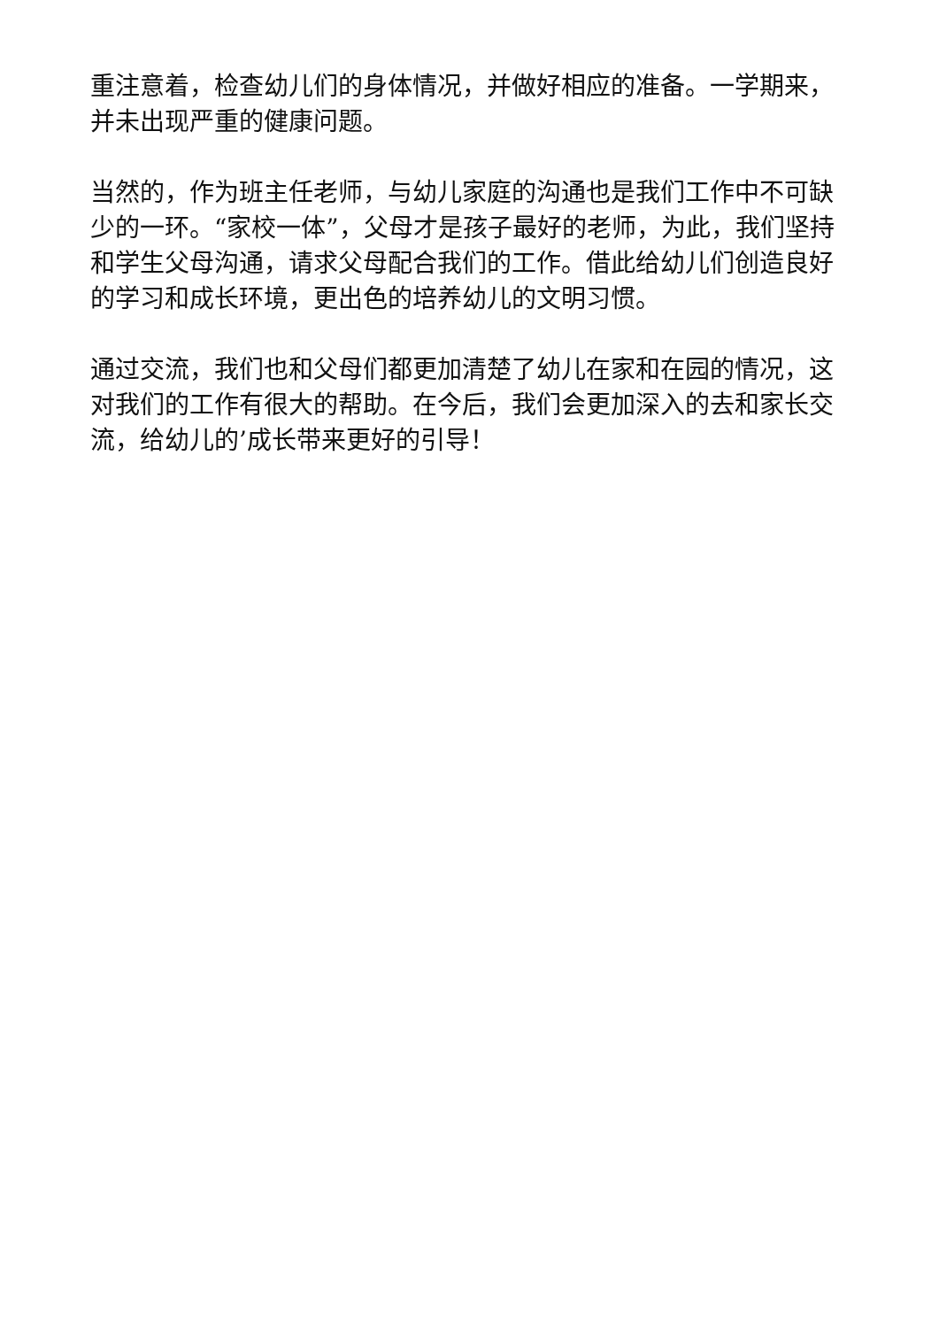重注意着，检查幼儿们的身体情况，并做好相应的准备。一学期来，并未出现严重的健康问题。
当然的，作为班主任老师，与幼儿家庭的沟通也是我们工作中不可缺少的一环。“家校一体”，父母才是孩子最好的老师，为此，我们坚持和学生父母沟通，请求父母配合我们的工作。借此给幼儿们创造良好的学习和成长环境，更出色的培养幼儿的文明习惯。
通过交流，我们也和父母们都更加清楚了幼儿在家和在园的情况，这对我们的工作有很大的帮助。在今后，我们会更加深入的去和家长交流，给幼儿的’成长带来更好的引导！